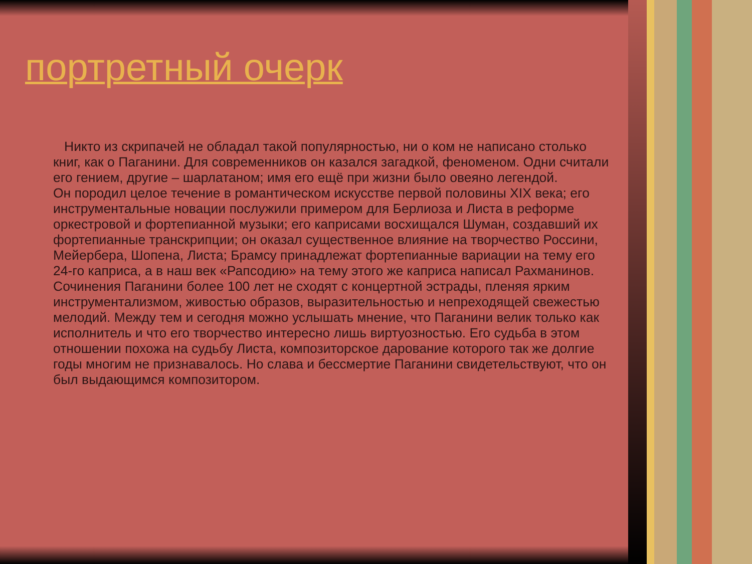портретный очерк
Никто из скрипачей не обладал такой популярностью, ни о ком не написано столько книг, как о Паганини. Для современников он казался загадкой, феноменом. Одни считали его гением, другие – шарлатаном; имя его ещё при жизни было овеяно легендой.
Он породил целое течение в романтическом искусстве первой половины XIX века; его инструментальные новации послужили примером для Берлиоза и Листа в реформе оркестровой и фортепианной музыки; его каприсами восхищался Шуман, создавший их фортепианные транскрипции; он оказал существенное влияние на творчество Россини, Мейербера, Шопена, Листа; Брамсу принадлежат фортепианные вариации на тему его 24-го каприса, а в наш век «Рапсодию» на тему этого же каприса написал Рахманинов. Сочинения Паганини более 100 лет не сходят с концертной эстрады, пленяя ярким инструментализмом, живостью образов, выразительностью и непреходящей свежестью мелодий. Между тем и сегодня можно услышать мнение, что Паганини велик только как исполнитель и что его творчество интересно лишь виртуозностью. Его судьба в этом отношении похожа на судьбу Листа, композиторское дарование которого так же долгие годы многим не признавалось. Но слава и бессмертие Паганини свидетельствуют, что он был выдающимся композитором.